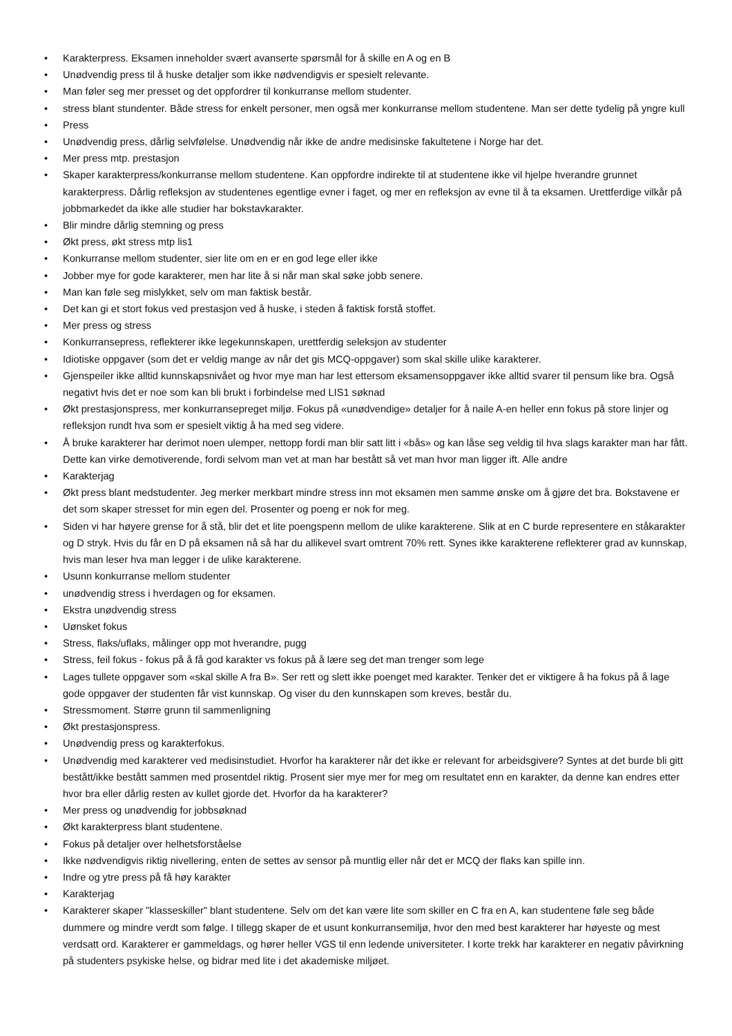• Karakterpress. Eksamen inneholder svært avanserte spørsmål for å skille en A og en B
• Unødvendig press til å huske detaljer som ikke nødvendigvis er spesielt relevante.
• Man føler seg mer presset og det oppfordrer til konkurranse mellom studenter.
• stress blant stundenter. Både stress for enkelt personer, men også mer konkurranse mellom studentene. Man ser dette tydelig på yngre kull
• Press
• Unødvendig press, dårlig selvfølelse. Unødvendig når ikke de andre medisinske fakultetene i Norge har det.
• Mer press mtp. prestasjon
• Skaper karakterpress/konkurranse mellom studentene. Kan oppfordre indirekte til at studentene ikke vil hjelpe hverandre grunnet karakterpress. Dårlig refleksjon av studentenes egentlige evner i faget, og mer en refleksjon av evne til å ta eksamen. Urettferdige vilkår på jobbmarkedet da ikke alle studier har bokstavkarakter.
• Blir mindre dårlig stemning og press
• Økt press, økt stress mtp lis1
• Konkurranse mellom studenter, sier lite om en er en god lege eller ikke
• Jobber mye for gode karakterer, men har lite å si når man skal søke jobb senere.
• Man kan føle seg mislykket, selv om man faktisk består.
• Det kan gi et stort fokus ved prestasjon ved å huske, i steden å faktisk forstå stoffet.
• Mer press og stress
• Konkurransepress, reflekterer ikke legekunnskapen, urettferdig seleksjon av studenter
• Idiotiske oppgaver (som det er veldig mange av når det gis MCQ-oppgaver) som skal skille ulike karakterer.
• Gjenspeiler ikke alltid kunnskapsnivået og hvor mye man har lest ettersom eksamensoppgaver ikke alltid svarer til pensum like bra. Også negativt hvis det er noe som kan bli brukt i forbindelse med LIS1 søknad
• Økt prestasjonspress, mer konkurransepreget miljø. Fokus på «unødvendige» detaljer for å naile A-en heller enn fokus på store linjer og refleksjon rundt hva som er spesielt viktig å ha med seg videre.
• Å bruke karakterer har derimot noen ulemper, nettopp fordi man blir satt litt i «bås» og kan låse seg veldig til hva slags karakter man har fått. Dette kan virke demotiverende, fordi selvom man vet at man har bestått så vet man hvor man ligger ift. Alle andre
• Karakterjag
• Økt press blant medstudenter. Jeg merker merkbart mindre stress inn mot eksamen men samme ønske om å gjøre det bra. Bokstavene er det som skaper stresset for min egen del. Prosenter og poeng er nok for meg.
• Siden vi har høyere grense for å stå, blir det et lite poengspenn mellom de ulike karakterene. Slik at en C burde representere en ståkarakter og D stryk. Hvis du får en D på eksamen nå så har du allikevel svart omtrent 70% rett. Synes ikke karakterene reflekterer grad av kunnskap, hvis man leser hva man legger i de ulike karakterene.
• Usunn konkurranse mellom studenter
• unødvendig stress i hverdagen og for eksamen.
• Ekstra unødvendig stress
• Uønsket fokus
• Stress, flaks/uflaks, målinger opp mot hverandre, pugg
• Stress, feil fokus - fokus på å få god karakter vs fokus på å lære seg det man trenger som lege
• Lages tullete oppgaver som «skal skille A fra B». Ser rett og slett ikke poenget med karakter. Tenker det er viktigere å ha fokus på å lage gode oppgaver der studenten får vist kunnskap. Og viser du den kunnskapen som kreves, består du.
• Stressmoment. Større grunn til sammenligning
• Økt prestasjonspress.
• Unødvendig press og karakterfokus.
• Unødvendig med karakterer ved medisinstudiet. Hvorfor ha karakterer når det ikke er relevant for arbeidsgivere? Syntes at det burde bli gitt bestått/ikke bestått sammen med prosentdel riktig. Prosent sier mye mer for meg om resultatet enn en karakter, da denne kan endres etter hvor bra eller dårlig resten av kullet gjorde det. Hvorfor da ha karakterer?
• Mer press og unødvendig for jobbsøknad
• Økt karakterpress blant studentene.
• Fokus på detaljer over helhetsforståelse
• Ikke nødvendigvis riktig nivellering, enten de settes av sensor på muntlig eller når det er MCQ der flaks kan spille inn.
• Indre og ytre press på få høy karakter
• Karakterjag
• Karakterer skaper "klasseskiller" blant studentene. Selv om det kan være lite som skiller en C fra en A, kan studentene føle seg både dummere og mindre verdt som følge. I tillegg skaper de et usunt konkurransemiljø, hvor den med best karakterer har høyeste og mest verdsatt ord. Karakterer er gammeldags, og hører heller VGS til enn ledende universiteter. I korte trekk har karakterer en negativ påvirkning på studenters psykiske helse, og bidrar med lite i det akademiske miljøet.